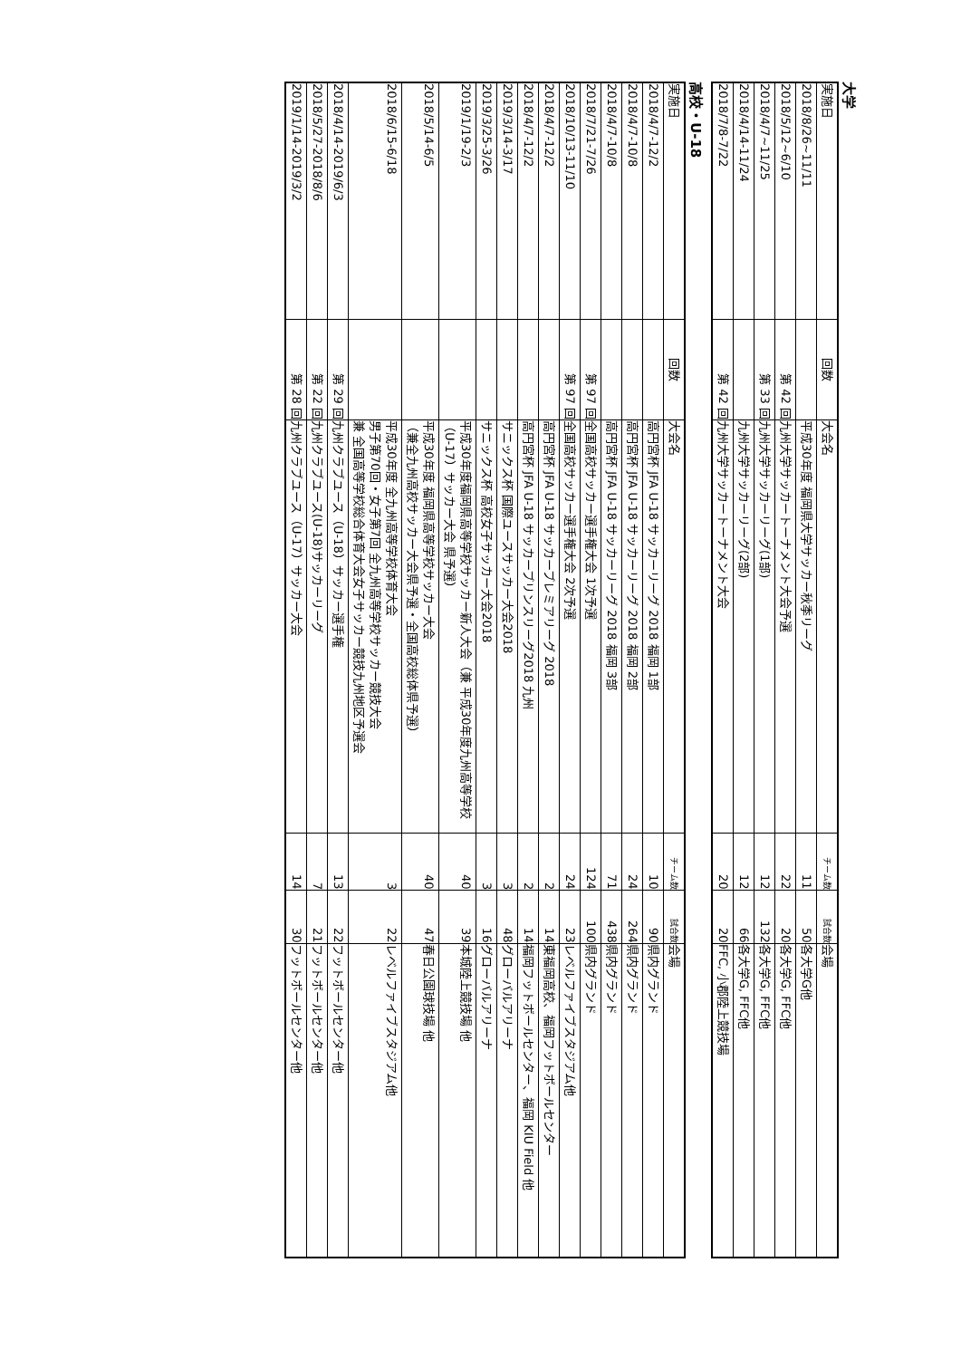大学
| 実施日 | 回数 | 大会名 | チーム数 | 試合数 | 会場 |
| --- | --- | --- | --- | --- | --- |
| 2018/8/26~11/11 | | 平成30年度 福岡県大学サッカー秋季リーグ | 11 | 50 | 各大学G他 |
| 2018/5/12~6/10 | 第 42 回 | 九州大学サッカートーナメント大会予選 | 22 | 20 | 各大学G, FFC他 |
| 2018/4/7~11/25 | 第 33 回 | 九州大学サッカーリーグ(1部) | 12 | 132 | 各大学G, FFC他 |
| 2018/4/14-11/24 | | 九州大学サッカーリーグ(2部) | 12 | 66 | 各大学G, FFC他 |
| 2018/7/8-7/22 | 第 42 回 | 九州大学サッカートーナメント大会 | 20 | 20 | FFC, 小郡陸上競技場 |
高校・U-18
| 実施日 | 回数 | 大会名 | チーム数 | 試合数 | 会場 |
| --- | --- | --- | --- | --- | --- |
| 2018/4/7-12/2 | | 高円宮杯 JFA U-18 サッカーリーグ 2018 福岡 1部 | 10 | 90 | 県内グランド |
| 2018/4/7-10/8 | | 高円宮杯 JFA U-18 サッカーリーグ 2018 福岡 2部 | 24 | 264 | 県内グランド |
| 2018/4/7-10/8 | | 高円宮杯 JFA U-18 サッカーリーグ 2018 福岡 3部 | 71 | 438 | 県内グランド |
| 2018/7/21-7/26 | 第 97 回 | 全国高校サッカー選手権大会 1次予選 | 124 | 100 | 県内グランド |
| 2018/10/13-11/10 | 第 97 回 | 全国高校サッカー選手権大会 2次予選 | 24 | 23 | レベルファイブスタジアム他 |
| 2018/4/7-12/2 | | 高円宮杯 JFA U-18 サッカープレミアリーグ 2018 | 2 | 14 | 東福岡高校、福岡フットボールセンター |
| 2018/4/7-12/2 | | 高円宮杯 JFA U-18 サッカープリンスリーグ2018 九州 | 2 | 14 | 福岡フットボールセンター、福岡 KIU Field 他 |
| 2019/3/14-3/17 | | サニックス杯 国際ユースサッカー大会2018 | 3 | 48 | グローバルアリーナ |
| 2019/3/25-3/26 | | サニックス杯 高校女子サッカー大会2018 | 3 | 16 | グローバルアリーナ |
| 2019/1/19-2/3 | | 平成30年度福岡県高等学校サッカー新人大会（兼 平成30年度九州高等学校（U-17）サッカー大会 県予選） | 40 | 39 | 本城陸上競技場 他 |
| 2018/5/14-6/5 | | 平成30年度 福岡県高等学校サッカー大会 （兼全九州高校サッカー大会県予選・全国高校総体県予選） | 40 | 47 | 春日公園球技場 他 |
| 2018/6/15-6/18 | | 平成30年度 全九州高等学校体育大会 男子第70回・女子第7回 全九州高等学校サッカー競技大会 兼 全国高等学校総合体育大会女子サッカー競技九州地区予選会 | 3 | 22 | レベルファイブスタジアム他 |
| 2018/4/14-2019/6/3 | 第 29 回 | 九州クラブユース（U-18）サッカー選手権 | 13 | 22 | フットボールセンター他 |
| 2018/5/27-2018/8/6 | 第 22 回 | 九州クラブユース(U-18)サッカーリーグ | 7 | 21 | フットボールセンター他 |
| 2019/1/14-2019/3/2 | 第 28 回 | 九州クラブユース（U-17）サッカー大会 | 14 | 30 | フットボールセンター他 |